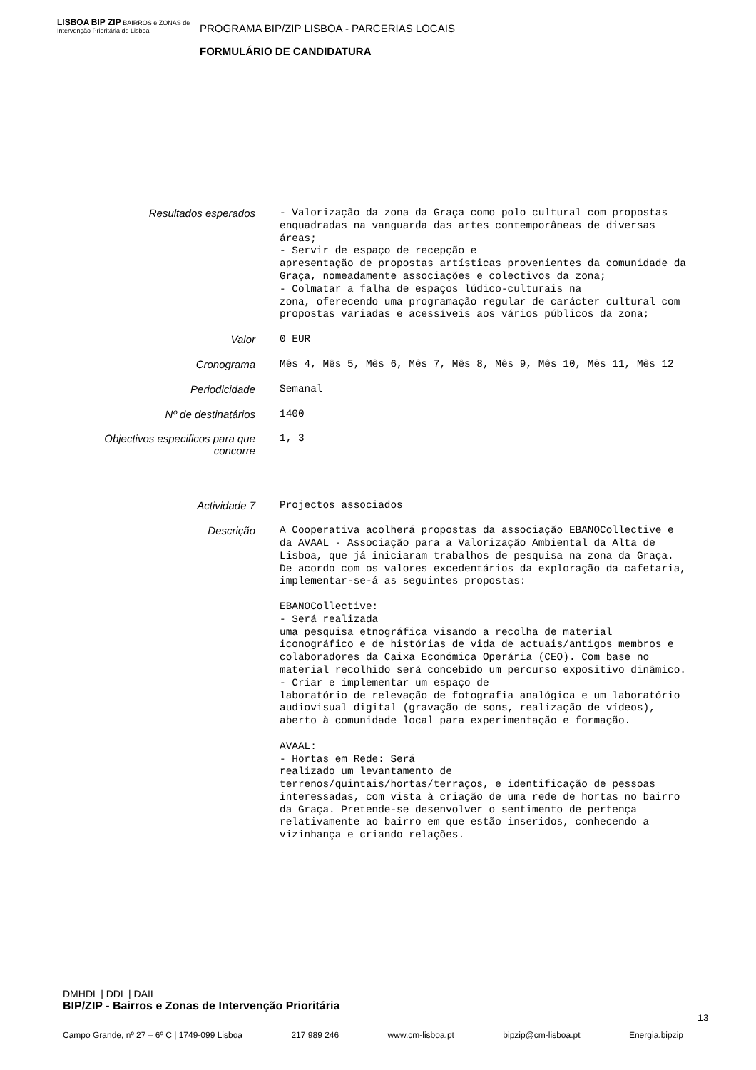LISBOA BIP ZIP BAIRROS e ZONAS de Intervenção Prioritária de Lisboa
PROGRAMA BIP/ZIP LISBOA - PARCERIAS LOCAIS
FORMULÁRIO DE CANDIDATURA
| Resultados esperados | - Valorização da zona da Graça como polo cultural com propostas enquadradas na vanguarda das artes contemporâneas de diversas áreas; - Servir de espaço de recepção e apresentação de propostas artísticas provenientes da comunidade da Graça, nomeadamente associações e colectivos da zona; - Colmatar a falha de espaços lúdico-culturais na zona, oferecendo uma programação regular de carácter cultural com propostas variadas e acessíveis aos vários públicos da zona; |
| Valor | 0 EUR |
| Cronograma | Mês 4, Mês 5, Mês 6, Mês 7, Mês 8, Mês 9, Mês 10, Mês 11, Mês 12 |
| Periodicidade | Semanal |
| Nº de destinatários | 1400 |
| Objectivos especificos para que concorre | 1, 3 |
| Actividade 7 | Projectos associados |
| Descrição | A Cooperativa acolherá propostas da associação EBANOCollective e da AVAAL - Associação para a Valorização Ambiental da Alta de Lisboa, que já iniciaram trabalhos de pesquisa na zona da Graça. De acordo com os valores excedentários da exploração da cafetaria, implementar-se-á as seguintes propostas: EBANOCollective: - Será realizada uma pesquisa etnográfica visando a recolha de material iconográfico e de histórias de vida de actuais/antigos membros e colaboradores da Caixa Económica Operária (CEO). Com base no material recolhido será concebido um percurso expositivo dinâmico. - Criar e implementar um espaço de laboratório de relevação de fotografia analógica e um laboratório audiovisual digital (gravação de sons, realização de vídeos), aberto à comunidade local para experimentação e formação. AVAAL: - Hortas em Rede: Será realizado um levantamento de terrenos/quintais/hortas/terraços, e identificação de pessoas interessadas, com vista à criação de uma rede de hortas no bairro da Graça. Pretende-se desenvolver o sentimento de pertença relativamente ao bairro em que estão inseridos, conhecendo a vizinhança e criando relações. |
DMHDL | DDL | DAIL
BIP/ZIP - Bairros e Zonas de Intervenção Prioritária
13
Campo Grande, nº 27 – 6º C | 1749-099 Lisboa 217 989 246 www.cm-lisboa.pt bipzip@cm-lisboa.pt Energia.bipzip